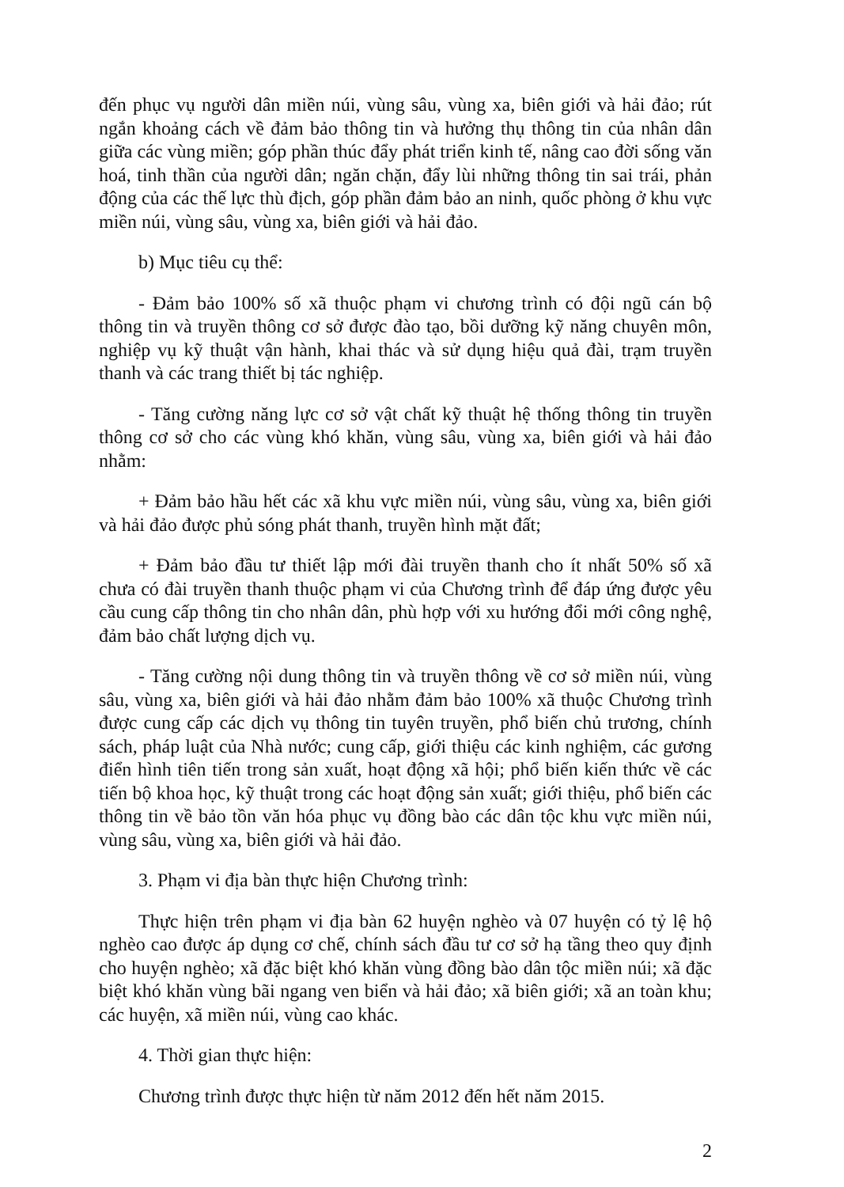đến phục vụ người dân miền núi, vùng sâu, vùng xa, biên giới và hải đảo; rút ngắn khoảng cách về đảm bảo thông tin và hưởng thụ thông tin của nhân dân giữa các vùng miền; góp phần thúc đẩy phát triển kinh tế, nâng cao đời sống văn hoá, tinh thần của người dân; ngăn chặn, đẩy lùi những thông tin sai trái, phản động của các thế lực thù địch, góp phần đảm bảo an ninh, quốc phòng ở khu vực miền núi, vùng sâu, vùng xa, biên giới và hải đảo.
b) Mục tiêu cụ thể:
- Đảm bảo 100% số xã thuộc phạm vi chương trình có đội ngũ cán bộ thông tin và truyền thông cơ sở được đào tạo, bồi dưỡng kỹ năng chuyên môn, nghiệp vụ kỹ thuật vận hành, khai thác và sử dụng hiệu quả đài, trạm truyền thanh và các trang thiết bị tác nghiệp.
- Tăng cường năng lực cơ sở vật chất kỹ thuật hệ thống thông tin truyền thông cơ sở cho các vùng khó khăn, vùng sâu, vùng xa, biên giới và hải đảo nhằm:
+ Đảm bảo hầu hết các xã khu vực miền núi, vùng sâu, vùng xa, biên giới và hải đảo được phủ sóng phát thanh, truyền hình mặt đất;
+ Đảm bảo đầu tư thiết lập mới đài truyền thanh cho ít nhất 50% số xã chưa có đài truyền thanh thuộc phạm vi của Chương trình để đáp ứng được yêu cầu cung cấp thông tin cho nhân dân, phù hợp với xu hướng đổi mới công nghệ, đảm bảo chất lượng dịch vụ.
- Tăng cường nội dung thông tin và truyền thông về cơ sở miền núi, vùng sâu, vùng xa, biên giới và hải đảo nhằm đảm bảo 100% xã thuộc Chương trình được cung cấp các dịch vụ thông tin tuyên truyền, phổ biến chủ trương, chính sách, pháp luật của Nhà nước; cung cấp, giới thiệu các kinh nghiệm, các gương điển hình tiên tiến trong sản xuất, hoạt động xã hội; phổ biến kiến thức về các tiến bộ khoa học, kỹ thuật trong các hoạt động sản xuất; giới thiệu, phổ biến các thông tin về bảo tồn văn hóa phục vụ đồng bào các dân tộc khu vực miền núi, vùng sâu, vùng xa, biên giới và hải đảo.
3. Phạm vi địa bàn thực hiện Chương trình:
Thực hiện trên phạm vi địa bàn 62 huyện nghèo và 07 huyện có tỷ lệ hộ nghèo cao được áp dụng cơ chế, chính sách đầu tư cơ sở hạ tầng theo quy định cho huyện nghèo; xã đặc biệt khó khăn vùng đồng bào dân tộc miền núi; xã đặc biệt khó khăn vùng bãi ngang ven biển và hải đảo; xã biên giới; xã an toàn khu; các huyện, xã miền núi, vùng cao khác.
4. Thời gian thực hiện:
Chương trình được thực hiện từ năm 2012 đến hết năm 2015.
2